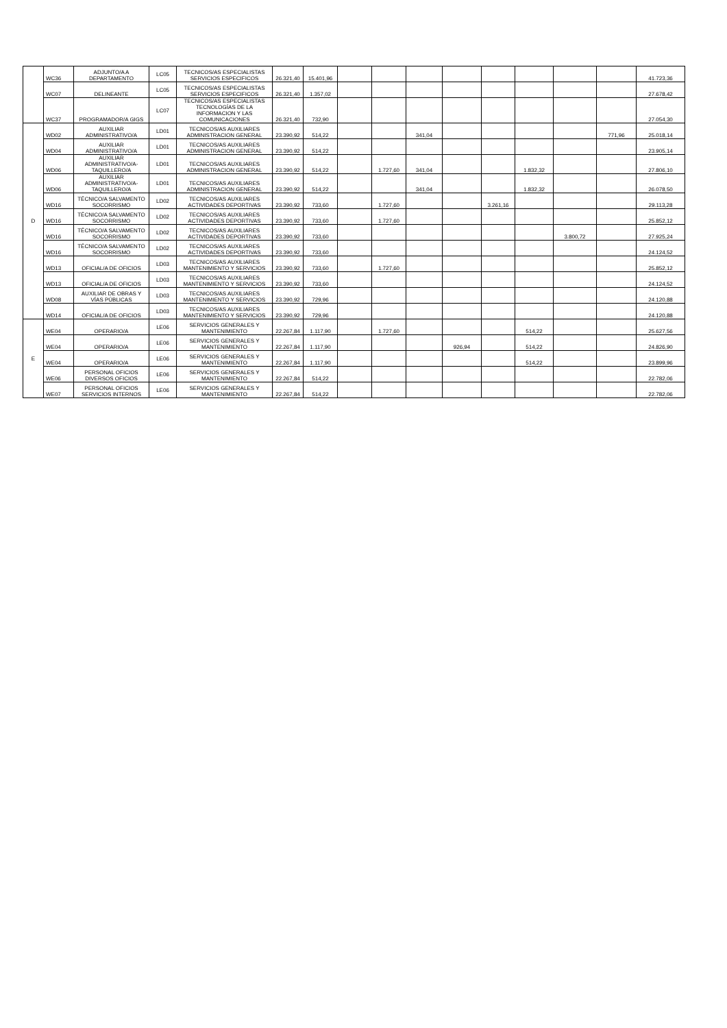| | WC36 | ADJUNTO/A A DEPARTAMENTO | LC05 | TECNICOS/AS ESPECIALISTAS SERVICIOS ESPECIFICOS | 26.321,40 | 15.401,96 | | | | | | | | | 41.723,36 |
| | WC07 | DELINEANTE | LC05 | TECNICOS/AS ESPECIALISTAS SERVICIOS ESPECIFICOS | 26.321,40 | 1.357,02 | | | | | | | | | 27.678,42 |
| | WC37 | PROGRAMADOR/A GIGS | LC07 | TECNICOS/AS ESPECIALISTAS TECNOLOGÍAS DE LA INFORMACION Y LAS COMUNICACIONES | 26.321,40 | 732,90 | | | | | | | | | 27.054,30 |
| D | WD02 | AUXILIAR ADMINISTRATIVO/A | LD01 | TECNICOS/AS AUXILIARES ADMINISTRACION GENERAL | 23.390,92 | 514,22 | | | 341,04 | | | | | 771,96 | 25.018,14 |
| | WD04 | AUXILIAR ADMINISTRATIVO/A | LD01 | TECNICOS/AS AUXILIARES ADMINISTRACION GENERAL | 23.390,92 | 514,22 | | | | | | | | | 23.905,14 |
| | WD06 | AUXILIAR ADMINISTRATIVO/A-TAQUILLERO/A | LD01 | TECNICOS/AS AUXILIARES ADMINISTRACION GENERAL | 23.390,92 | 514,22 | | 1.727,60 | 341,04 | | | 1.832,32 | | | 27.806,10 |
| | WD06 | AUXILIAR ADMINISTRATIVO/A-TAQUILLERO/A | LD01 | TECNICOS/AS AUXILIARES ADMINISTRACION GENERAL | 23.390,92 | 514,22 | | | 341,04 | | | 1.832,32 | | | 26.078,50 |
| | WD16 | TÉCNICO/A SALVAMENTO SOCORRISMO | LD02 | TECNICOS/AS AUXILIARES ACTIVIDADES DEPORTIVAS | 23.390,92 | 733,60 | | 1.727,60 | | | 3.261,16 | | | | 29.113,28 |
| | WD16 | TÉCNICO/A SALVAMENTO SOCORRISMO | LD02 | TECNICOS/AS AUXILIARES ACTIVIDADES DEPORTIVAS | 23.390,92 | 733,60 | | 1.727,60 | | | | | | | 25.852,12 |
| | WD16 | TÉCNICO/A SALVAMENTO SOCORRISMO | LD02 | TECNICOS/AS AUXILIARES ACTIVIDADES DEPORTIVAS | 23.390,92 | 733,60 | | | | | | | 3.800,72 | | 27.925,24 |
| | WD16 | TÉCNICO/A SALVAMENTO SOCORRISMO | LD02 | TECNICOS/AS AUXILIARES ACTIVIDADES DEPORTIVAS | 23.390,92 | 733,60 | | | | | | | | | 24.124,52 |
| | WD13 | OFICIAL/A DE OFICIOS | LD03 | TECNICOS/AS AUXILIARES MANTENIMIENTO Y SERVICIOS | 23.390,92 | 733,60 | | 1.727,60 | | | | | | | 25.852,12 |
| | WD13 | OFICIAL/A DE OFICIOS | LD03 | TECNICOS/AS AUXILIARES MANTENIMIENTO Y SERVICIOS | 23.390,92 | 733,60 | | | | | | | | | 24.124,52 |
| | WD08 | AUXILIAR DE OBRAS Y VÍAS PÚBLICAS | LD03 | TECNICOS/AS AUXILIARES MANTENIMIENTO Y SERVICIOS | 23.390,92 | 729,96 | | | | | | | | | 24.120,88 |
| | WD14 | OFICIAL/A DE OFICIOS | LD03 | TECNICOS/AS AUXILIARES MANTENIMIENTO Y SERVICIOS | 23.390,92 | 729,96 | | | | | | | | | 24.120,88 |
| E | WE04 | OPERARIO/A | LE06 | SERVICIOS GENERALES Y MANTENIMIENTO | 22.267,84 | 1.117,90 | | 1.727,60 | | | | 514,22 | | | 25.627,56 |
| | WE04 | OPERARIO/A | LE06 | SERVICIOS GENERALES Y MANTENIMIENTO | 22.267,84 | 1.117,90 | | | | 926,94 | | 514,22 | | | 24.826,90 |
| | WE04 | OPERARIO/A | LE06 | SERVICIOS GENERALES Y MANTENIMIENTO | 22.267,84 | 1.117,90 | | | | | | 514,22 | | | 23.899,96 |
| | WE06 | PERSONAL OFICIOS DIVERSOS OFICIOS | LE06 | SERVICIOS GENERALES Y MANTENIMIENTO | 22.267,84 | 514,22 | | | | | | | | | 22.782,06 |
| | WE07 | PERSONAL OFICIOS SERVICIOS INTERNOS | LE06 | SERVICIOS GENERALES Y MANTENIMIENTO | 22.267,84 | 514,22 | | | | | | | | | 22.782,06 |